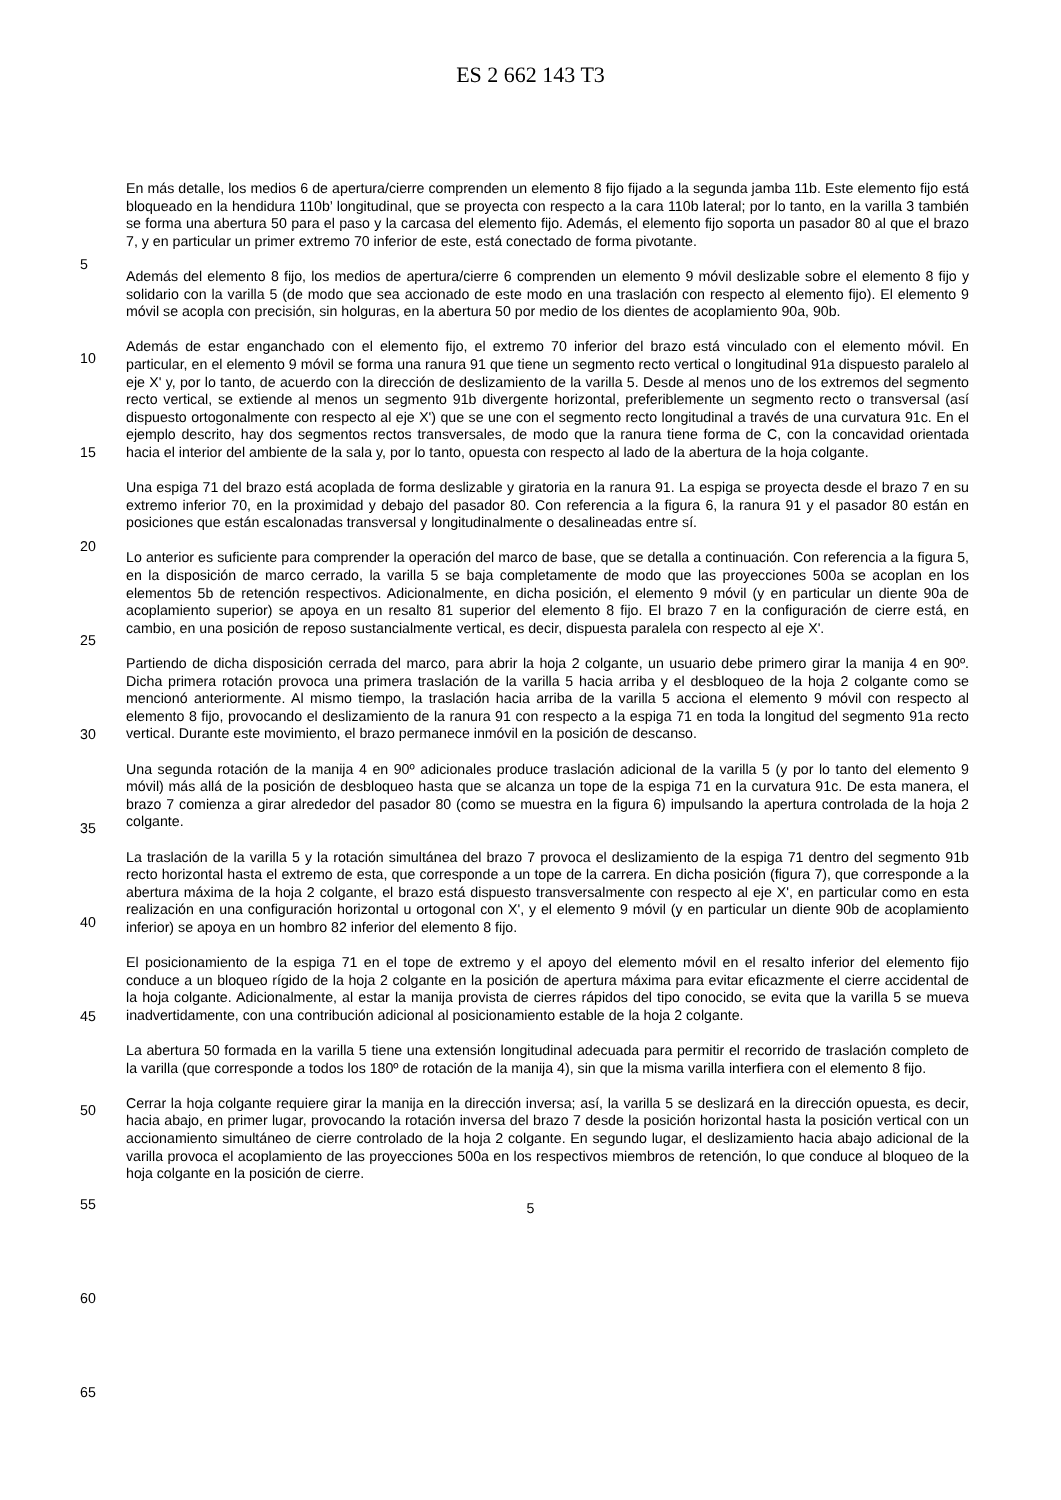ES 2 662 143 T3
En más detalle, los medios 6 de apertura/cierre comprenden un elemento 8 fijo fijado a la segunda jamba 11b. Este elemento fijo está bloqueado en la hendidura 110b’ longitudinal, que se proyecta con respecto a la cara 110b lateral; por lo tanto, en la varilla 3 también se forma una abertura 50 para el paso y la carcasa del elemento fijo. Además, el elemento fijo soporta un pasador 80 al que el brazo 7, y en particular un primer extremo 70 inferior de este, está conectado de forma pivotante.
Además del elemento 8 fijo, los medios de apertura/cierre 6 comprenden un elemento 9 móvil deslizable sobre el elemento 8 fijo y solidario con la varilla 5 (de modo que sea accionado de este modo en una traslación con respecto al elemento fijo). El elemento 9 móvil se acopla con precisión, sin holguras, en la abertura 50 por medio de los dientes de acoplamiento 90a, 90b.
Además de estar enganchado con el elemento fijo, el extremo 70 inferior del brazo está vinculado con el elemento móvil. En particular, en el elemento 9 móvil se forma una ranura 91 que tiene un segmento recto vertical o longitudinal 91a dispuesto paralelo al eje X' y, por lo tanto, de acuerdo con la dirección de deslizamiento de la varilla 5. Desde al menos uno de los extremos del segmento recto vertical, se extiende al menos un segmento 91b divergente horizontal, preferiblemente un segmento recto o transversal (así dispuesto ortogonalmente con respecto al eje X') que se une con el segmento recto longitudinal a través de una curvatura 91c. En el ejemplo descrito, hay dos segmentos rectos transversales, de modo que la ranura tiene forma de C, con la concavidad orientada hacia el interior del ambiente de la sala y, por lo tanto, opuesta con respecto al lado de la abertura de la hoja colgante.
Una espiga 71 del brazo está acoplada de forma deslizable y giratoria en la ranura 91. La espiga se proyecta desde el brazo 7 en su extremo inferior 70, en la proximidad y debajo del pasador 80. Con referencia a la figura 6, la ranura 91 y el pasador 80 están en posiciones que están escalonadas transversal y longitudinalmente o desalineadas entre sí.
Lo anterior es suficiente para comprender la operación del marco de base, que se detalla a continuación. Con referencia a la figura 5, en la disposición de marco cerrado, la varilla 5 se baja completamente de modo que las proyecciones 500a se acoplan en los elementos 5b de retención respectivos. Adicionalmente, en dicha posición, el elemento 9 móvil (y en particular un diente 90a de acoplamiento superior) se apoya en un resalto 81 superior del elemento 8 fijo. El brazo 7 en la configuración de cierre está, en cambio, en una posición de reposo sustancialmente vertical, es decir, dispuesta paralela con respecto al eje X'.
Partiendo de dicha disposición cerrada del marco, para abrir la hoja 2 colgante, un usuario debe primero girar la manija 4 en 90º. Dicha primera rotación provoca una primera traslación de la varilla 5 hacia arriba y el desbloqueo de la hoja 2 colgante como se mencionó anteriormente. Al mismo tiempo, la traslación hacia arriba de la varilla 5 acciona el elemento 9 móvil con respecto al elemento 8 fijo, provocando el deslizamiento de la ranura 91 con respecto a la espiga 71 en toda la longitud del segmento 91a recto vertical. Durante este movimiento, el brazo permanece inmóvil en la posición de descanso.
Una segunda rotación de la manija 4 en 90º adicionales produce traslación adicional de la varilla 5 (y por lo tanto del elemento 9 móvil) más allá de la posición de desbloqueo hasta que se alcanza un tope de la espiga 71 en la curvatura 91c. De esta manera, el brazo 7 comienza a girar alrededor del pasador 80 (como se muestra en la figura 6) impulsando la apertura controlada de la hoja 2 colgante.
La traslación de la varilla 5 y la rotación simultánea del brazo 7 provoca el deslizamiento de la espiga 71 dentro del segmento 91b recto horizontal hasta el extremo de esta, que corresponde a un tope de la carrera. En dicha posición (figura 7), que corresponde a la abertura máxima de la hoja 2 colgante, el brazo está dispuesto transversalmente con respecto al eje X', en particular como en esta realización en una configuración horizontal u ortogonal con X', y el elemento 9 móvil (y en particular un diente 90b de acoplamiento inferior) se apoya en un hombro 82 inferior del elemento 8 fijo.
El posicionamiento de la espiga 71 en el tope de extremo y el apoyo del elemento móvil en el resalto inferior del elemento fijo conduce a un bloqueo rígido de la hoja 2 colgante en la posición de apertura máxima para evitar eficazmente el cierre accidental de la hoja colgante. Adicionalmente, al estar la manija provista de cierres rápidos del tipo conocido, se evita que la varilla 5 se mueva inadvertidamente, con una contribución adicional al posicionamiento estable de la hoja 2 colgante.
La abertura 50 formada en la varilla 5 tiene una extensión longitudinal adecuada para permitir el recorrido de traslación completo de la varilla (que corresponde a todos los 180º de rotación de la manija 4), sin que la misma varilla interfiera con el elemento 8 fijo.
Cerrar la hoja colgante requiere girar la manija en la dirección inversa; así, la varilla 5 se deslizará en la dirección opuesta, es decir, hacia abajo, en primer lugar, provocando la rotación inversa del brazo 7 desde la posición horizontal hasta la posición vertical con un accionamiento simultáneo de cierre controlado de la hoja 2 colgante. En segundo lugar, el deslizamiento hacia abajo adicional de la varilla provoca el acoplamiento de las proyecciones 500a en los respectivos miembros de retención, lo que conduce al bloqueo de la hoja colgante en la posición de cierre.
5
5
10
15
20
25
30
35
40
45
50
55
60
65